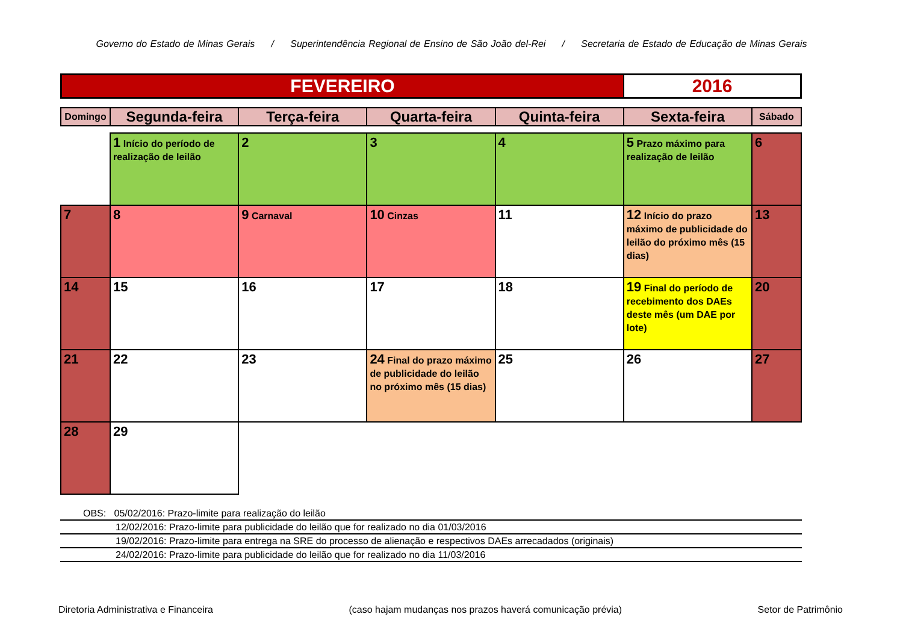Governo do Estado de Minas Gerais / Superintendência Regional de Ensino de São João del-Rei / Secretaria de Estado de Educação de Minas Gerais
FEVEREIRO 2016
| Domingo | Segunda-feira | Terça-feira | Quarta-feira | Quinta-feira | Sexta-feira | Sábado |
| --- | --- | --- | --- | --- | --- | --- |
| | 1 Início do período de realização de leilão | 2 | 3 | 4 | 5 Prazo máximo para realização de leilão | 6 |
| 7 | 8 | 9 Carnaval | 10 Cinzas | 11 | 12 Início do prazo máximo de publicidade do leilão do próximo mês (15 dias) | 13 |
| 14 | 15 | 16 | 17 | 18 | 19 Final do período de recebimento dos DAEs deste mês (um DAE por lote) | 20 |
| 21 | 22 | 23 | 24 Final do prazo máximo de publicidade do leilão no próximo mês (15 dias) | 25 | 26 | 27 |
| 28 | 29 | | | | | |
OBS: 05/02/2016: Prazo-limite para realização do leilão
12/02/2016: Prazo-limite para publicidade do leilão que for realizado no dia 01/03/2016
19/02/2016: Prazo-limite para entrega na SRE do processo de alienação e respectivos DAEs arrecadados (originais)
24/02/2016: Prazo-limite para publicidade do leilão que for realizado no dia 11/03/2016
Diretoria Administrativa e Financeira (caso hajam mudanças nos prazos haverá comunicação prévia) Setor de Patrimônio